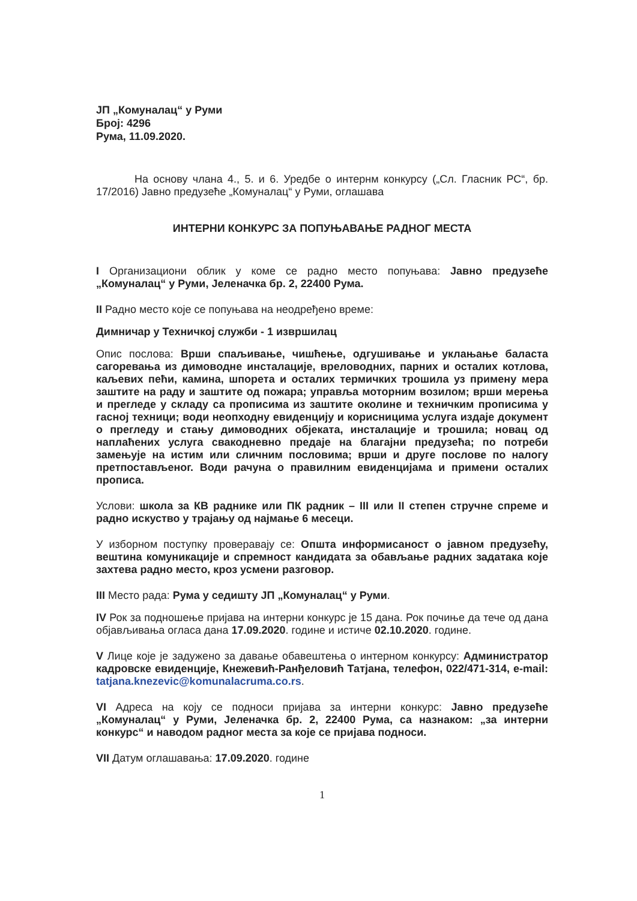ЈП „Комуналац“ у Руми
Број: 4296
Рума, 11.09.2020.
На основу члана 4., 5. и 6. Уредбе о интернм конкурсу („Сл. Гласник РС“, бр. 17/2016) Јавно предузеће „Комуналац“ у Руми, оглашава
ИНТЕРНИ КОНКУРС ЗА ПОПУЊАВАЊЕ РАДНОГ МЕСТА
I Организациони облик у коме се радно место попуњава: Јавно предузеће „Комуналац“ у Руми, Јеленачка бр. 2, 22400 Рума.
II Радно место које се попуњава на неодређено време:
Димничар у Техничкој служби - 1 извршилац
Опис послова: Врши спаљивање, чишћење, одгушивање и уклањање баласта сагоревања из димоводне инсталације, вреловодних, парних и осталих котлова, каљевих пећи, камина, шпорета и осталих термичких трошила уз примену мера заштите на раду и заштите од пожара; управља моторним возилом; врши мерења и прегледе у складу са прописима из заштите околине и техничким прописима у гасној техници; води неопходну евиденцију и корисницима услуга издаје документ о прегледу и стању димоводних објеката, инсталације и трошила; новац од наплаћених услуга свакодневно предаје на благајни предузећа; по потреби замењује на истим или сличним пословима; врши и друге послове по налогу претпостављеног. Води рачуна о правилним евиденцијама и примени осталих прописа.
Услови: школа за КВ раднике или ПК радник – III или II степен стручне спреме и радно искуство у трајању од најмање 6 месеци.
У изборном поступку проверавају се: Општа информисаност о јавном предузећу, вештина комуникације и спремност кандидата за обављање радних задатака које захтева радно место, кроз усмени разговор.
III Место рада: Рума у седишту ЈП „Комуналац“ у Руми.
IV Рок за подношење пријава на интерни конкурс је 15 дана. Рок почиње да тече од дана објављивања огласа дана 17.09.2020. године и истиче 02.10.2020. године.
V Лице које је задужено за давање обавештења о интерном конкурсу: Администратор кадровске евиденције, Кнежевић-Ранђеловић Татјана, телефон, 022/471-314, e-mail: tatjana.knezevic@komunalacruma.co.rs.
VI Адреса на коју се подноси пријава за интерни конкурс: Јавно предузеће „Комуналац“ у Руми, Јеленачка бр. 2, 22400 Рума, са назнаком: „за интерни конкурс“ и наводом радног места за које се пријава подноси.
VII Датум оглашавања: 17.09.2020. године
1